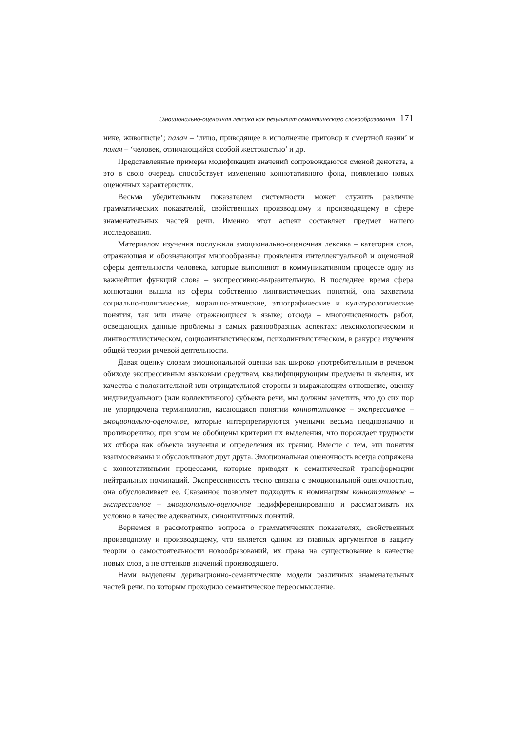Эмоционально-оценочная лексика как результат семантического словообразования 171
нике, живописце’; палач – ‘лицо, приводящее в исполнение приговор к смертной казни’ и палач – ‘человек, отличающийся особой жестокостью’ и др.
Представленные примеры модификации значений сопровождаются сменой денотата, а это в свою очередь способствует изменению коннотативного фона, появлению новых оценочных характеристик.
Весьма убедительным показателем системности может служить различие грамматических показателей, свойственных производному и производящему в сфере знаменательных частей речи. Именно этот аспект составляет предмет нашего исследования.
Материалом изучения послужила эмоционально-оценочная лексика – категория слов, отражающая и обозначающая многообразные проявления интеллектуальной и оценочной сферы деятельности человека, которые выполняют в коммуникативном процессе одну из важнейших функций слова – экспрессивно-выразительную. В последнее время сфера коннотации вышла из сферы собственно лингвистических понятий, она захватила социально-политические, морально-этические, этнографические и культурологические понятия, так или иначе отражающиеся в языке; отсюда – многочисленность работ, освещающих данные проблемы в самых разнообразных аспектах: лексикологическом и лингвостилистическом, социолингвистическом, психолингвистическом, в ракурсе изучения общей теории речевой деятельности.
Давая оценку словам эмоциональной оценки как широко употребительным в речевом обиходе экспрессивным языковым средствам, квалифицирующим предметы и явления, их качества с положительной или отрицательной стороны и выражающим отношение, оценку индивидуального (или коллективного) субъекта речи, мы должны заметить, что до сих пор не упорядочена терминология, касающаяся понятий коннотативное – экспрессивное – эмоционально-оценочное, которые интерпретируются учеными весьма неоднозначно и противоречиво; при этом не обобщены критерии их выделения, что порождает трудности их отбора как объекта изучения и определения их границ. Вместе с тем, эти понятия взаимосвязаны и обусловливают друг друга. Эмоциональная оценочность всегда сопряжена с коннотативными процессами, которые приводят к семантической трансформации нейтральных номинаций. Экспрессивность тесно связана с эмоциональной оценочностью, она обусловливает ее. Сказанное позволяет подходить к номинациям коннотативное – экспрессивное – эмоционально-оценочное недифференцированно и рассматривать их условно в качестве адекватных, синонимичных понятий.
Вернемся к рассмотрению вопроса о грамматических показателях, свойственных производному и производящему, что является одним из главных аргументов в защиту теории о самостоятельности новообразований, их права на существование в качестве новых слов, а не оттенков значений производящего.
Нами выделены деривационно-семантические модели различных знаменательных частей речи, по которым проходило семантическое переосмысление.